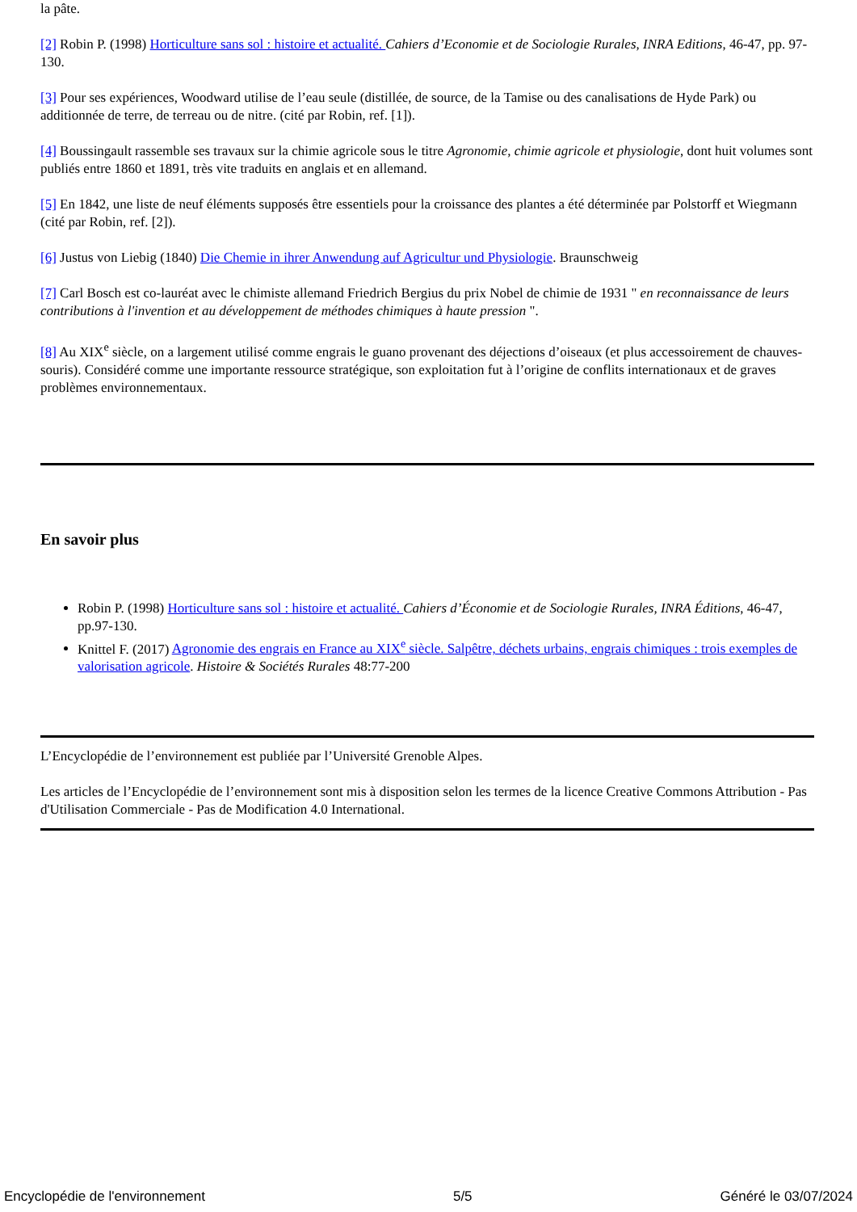la pâte.
[2] Robin P. (1998) Horticulture sans sol : histoire et actualité. Cahiers d’Economie et de Sociologie Rurales, INRA Editions, 46-47, pp. 97-130.
[3] Pour ses expériences, Woodward utilise de l’eau seule (distillée, de source, de la Tamise ou des canalisations de Hyde Park) ou additionnée de terre, de terreau ou de nitre. (cité par Robin, ref. [1]).
[4] Boussingault rassemble ses travaux sur la chimie agricole sous le titre Agronomie, chimie agricole et physiologie, dont huit volumes sont publiés entre 1860 et 1891, très vite traduits en anglais et en allemand.
[5] En 1842, une liste de neuf éléments supposés être essentiels pour la croissance des plantes a été déterminée par Polstorff et Wiegmann (cité par Robin, ref. [2]).
[6] Justus von Liebig (1840) Die Chemie in ihrer Anwendung auf Agricultur und Physiologie. Braunschweig
[7] Carl Bosch est co-lauréat avec le chimiste allemand Friedrich Bergius du prix Nobel de chimie de 1931 " en reconnaissance de leurs contributions à l'invention et au développement de méthodes chimiques à haute pression ".
[8] Au XIX<sup>e</sup> siècle, on a largement utilisé comme engrais le guano provenant des déjections d’oiseaux (et plus accessoirement de chauves-souris). Considéré comme une importante ressource stratégique, son exploitation fut à l’origine de conflits internationaux et de graves problèmes environnementaux.
En savoir plus
Robin P. (1998) Horticulture sans sol : histoire et actualité. Cahiers d’Économie et de Sociologie Rurales, INRA Éditions, 46-47, pp.97-130.
Knittel F. (2017) Agronomie des engrais en France au XIX<sup>e</sup> siècle. Salpêtre, déchets urbains, engrais chimiques : trois exemples de valorisation agricole. Histoire & Sociétés Rurales 48:77-200
L’Encyclopédie de l’environnement est publiée par l’Université Grenoble Alpes.
Les articles de l’Encyclopédie de l’environnement sont mis à disposition selon les termes de la licence Creative Commons Attribution - Pas d'Utilisation Commerciale - Pas de Modification 4.0 International.
Encyclopédie de l'environnement 5/5 Généré le 03/07/2024